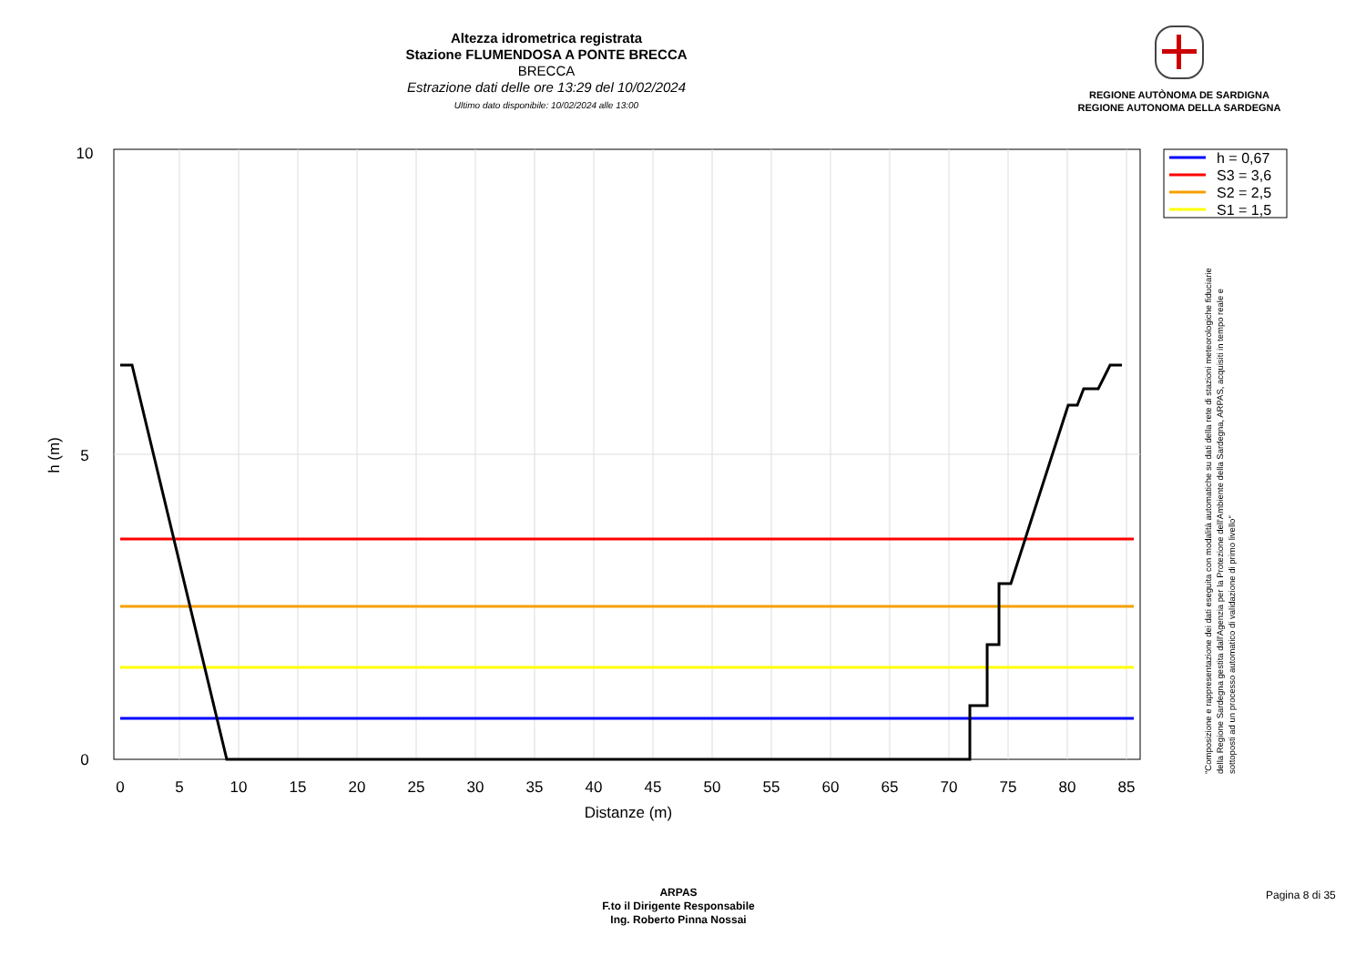Altezza idrometrica registrata
Stazione FLUMENDOSA A PONTE BRECCA
BRECCA
Estrazione dati delle ore 13:29 del 10/02/2024
Ultimo dato disponibile: 10/02/2024 alle 13:00
REGIONE AUTÒNOMA DE SARDIGNA
REGIONE AUTONOMA DELLA SARDEGNA
10
5
0
0
5
10
15
20
25
30
35
40
45
50
55
60
65
70
75
80
85
Distanze (m)
h (m)
h = 0,67
S3 = 3,6
S2 = 2,5
S1 = 1,5
"Composizione e rappresentazione dei dati eseguita con modalità automatiche su dati della rete di stazioni meteorologiche fiduciarie della Regione Sardegna gestita dall'Agenzia per la Protezione dell'Ambiente della Sardegna, ARPAS, acquisiti in tempo reale e sottoposti ad un processo automatico di validazione di primo livello"
ARPAS
F.to il Dirigente Responsabile
Ing. Roberto Pinna Nossai
Pagina 8 di 35